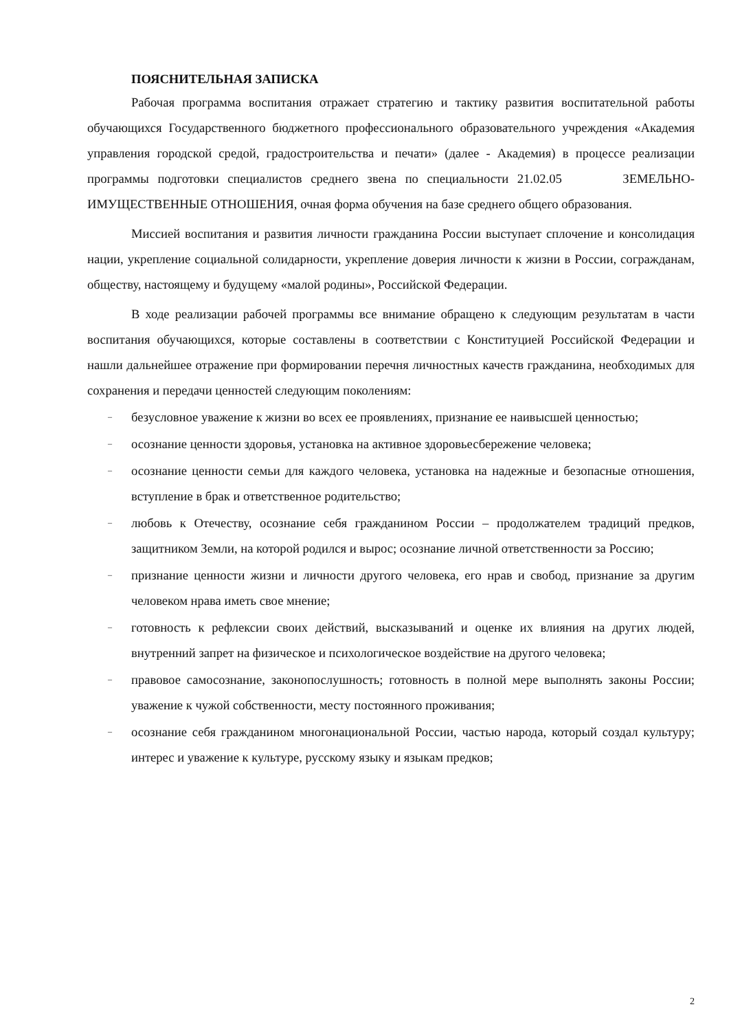ПОЯСНИТЕЛЬНАЯ ЗАПИСКА
Рабочая программа воспитания отражает стратегию и тактику развития воспитательной работы обучающихся Государственного бюджетного профессионального образовательного учреждения «Академия управления городской средой, градостроительства и печати» (далее - Академия) в процессе реализации программы подготовки специалистов среднего звена по специальности 21.02.05 ЗЕМЕЛЬНО-ИМУЩЕСТВЕННЫЕ ОТНОШЕНИЯ, очная форма обучения на базе среднего общего образования.
Миссией воспитания и развития личности гражданина России выступает сплочение и консолидация нации, укрепление социальной солидарности, укрепление доверия личности к жизни в России, согражданам, обществу, настоящему и будущему «малой родины», Российской Федерации.
В ходе реализации рабочей программы все внимание обращено к следующим результатам в части воспитания обучающихся, которые составлены в соответствии с Конституцией Российской Федерации и нашли дальнейшее отражение при формировании перечня личностных качеств гражданина, необходимых для сохранения и передачи ценностей следующим поколениям:
– безусловное уважение к жизни во всех ее проявлениях, признание ее наивысшей ценностью;
– осознание ценности здоровья, установка на активное здоровьесбережение человека;
– осознание ценности семьи для каждого человека, установка на надежные и безопасные отношения, вступление в брак и ответственное родительство;
– любовь к Отечеству, осознание себя гражданином России – продолжателем традиций предков, защитником Земли, на которой родился и вырос; осознание личной ответственности за Россию;
– признание ценности жизни и личности другого человека, его нрав и свобод, признание за другим человеком нрава иметь свое мнение;
– готовность к рефлексии своих действий, высказываний и оценке их влияния на других людей, внутренний запрет на физическое и психологическое воздействие на другого человека;
– правовое самосознание, законопослушность; готовность в полной мере выполнять законы России; уважение к чужой собственности, месту постоянного проживания;
– осознание себя гражданином многонациональной России, частью народа, который создал культуру; интерес и уважение к культуре, русскому языку и языкам предков;
2